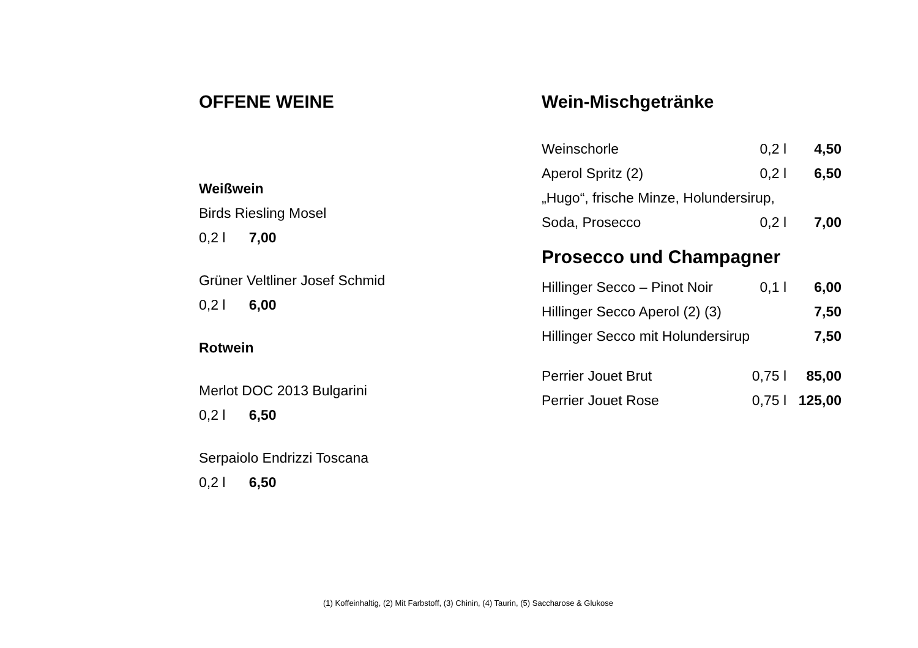OFFENE WEINE
Weißwein
Birds Riesling Mosel
0,2 l 7,00
Grüner Veltliner Josef Schmid
0,2 l 6,00
Rotwein
Merlot DOC 2013 Bulgarini
0,2 l 6,50
Serpaiolo Endrizzi Toscana
0,2 l 6,50
Wein-Mischgetränke
Weinschorle 0,2 l 4,50
Aperol Spritz (2) 0,2 l 6,50
„Hugo“, frische Minze, Holundersirup,
Soda, Prosecco 0,2 l 7,00
Prosecco und Champagner
Hillinger Secco – Pinot Noir 0,1 l 6,00
Hillinger Secco Aperol (2) (3) 7,50
Hillinger Secco mit Holundersirup 7,50
Perrier Jouet Brut 0,75 l 85,00
Perrier Jouet Rose 0,75 l 125,00
(1) Koffeinhaltig, (2) Mit Farbstoff, (3) Chinin, (4) Taurin, (5) Saccharose & Glukose